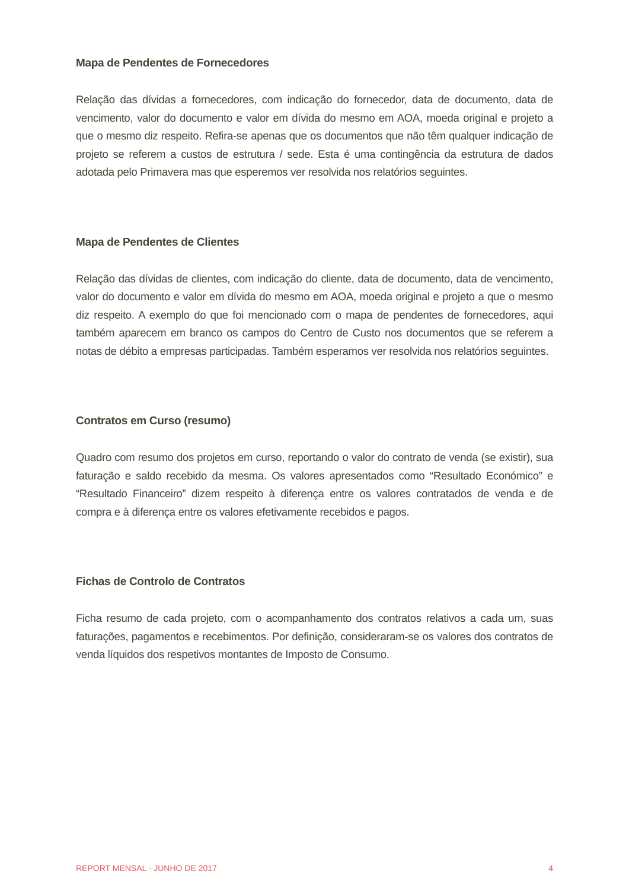Mapa de Pendentes de Fornecedores
Relação das dívidas a fornecedores, com indicação do fornecedor, data de documento, data de vencimento, valor do documento e valor em dívida do mesmo em AOA, moeda original e projeto a que o mesmo diz respeito. Refira-se apenas que os documentos que não têm qualquer indicação de projeto se referem a custos de estrutura / sede. Esta é uma contingência da estrutura de dados adotada pelo Primavera mas que esperemos ver resolvida nos relatórios seguintes.
Mapa de Pendentes de Clientes
Relação das dívidas de clientes, com indicação do cliente, data de documento, data de vencimento, valor do documento e valor em dívida do mesmo em AOA, moeda original e projeto a que o mesmo diz respeito. A exemplo do que foi mencionado com o mapa de pendentes de fornecedores, aqui também aparecem em branco os campos do Centro de Custo nos documentos que se referem a notas de débito a empresas participadas. Também esperamos ver resolvida nos relatórios seguintes.
Contratos em Curso (resumo)
Quadro com resumo dos projetos em curso, reportando o valor do contrato de venda (se existir), sua faturação e saldo recebido da mesma. Os valores apresentados como “Resultado Económico” e “Resultado Financeiro” dizem respeito à diferença entre os valores contratados de venda e de compra e à diferença entre os valores efetivamente recebidos e pagos.
Fichas de Controlo de Contratos
Ficha resumo de cada projeto, com o acompanhamento dos contratos relativos a cada um, suas faturações, pagamentos e recebimentos. Por definição, consideraram-se os valores dos contratos de venda líquidos dos respetivos montantes de Imposto de Consumo.
REPORT MENSAL - JUNHO DE 2017 4